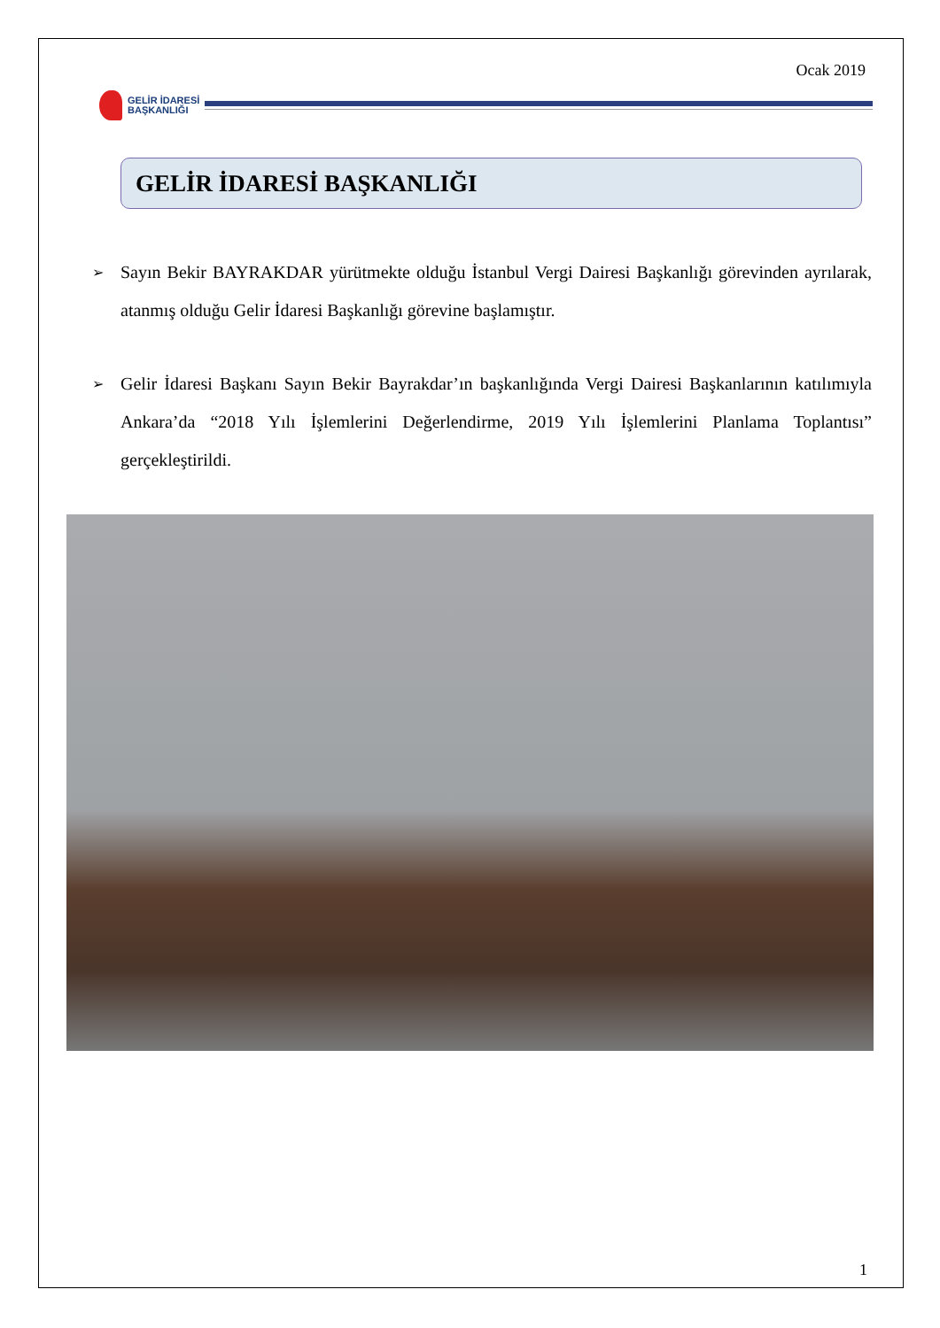Ocak 2019
GELİR İDARESİ
BAŞKANLIĞI
GELİR İDARESİ BAŞKANLIĞI
➢ Sayın Bekir BAYRAKDAR yürütmekte olduğu İstanbul Vergi Dairesi Başkanlığı görevinden ayrılarak, atanmış olduğu Gelir İdaresi Başkanlığı görevine başlamıştır.
➢ Gelir İdaresi Başkanı Sayın Bekir Bayrakdar’ın başkanlığında Vergi Dairesi Başkanlarının katılımıyla Ankara’da “2018 Yılı İşlemlerini Değerlendirme, 2019 Yılı İşlemlerini Planlama Toplantısı” gerçekleştirildi.
1